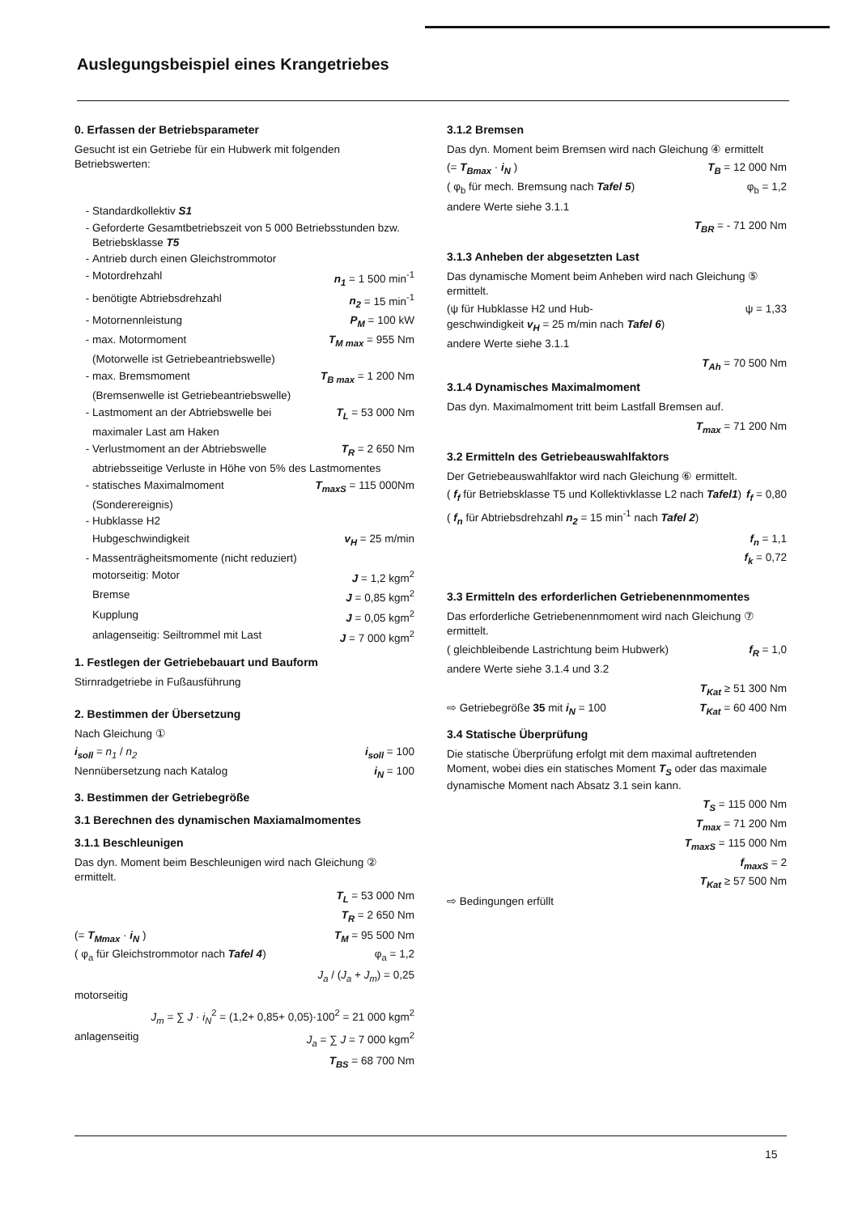Auslegungsbeispiel eines Krangetriebes
0. Erfassen der Betriebsparameter
Gesucht ist ein Getriebe für ein Hubwerk mit folgenden Betriebswerten:
Standardkollektiv S1
Geforderte Gesamtbetriebszeit von 5 000 Betriebsstunden bzw. Betriebsklasse T5
Antrieb durch einen Gleichstrommotor
Motordrehzahl n<sub>1</sub> = 1 500 min<sup>-1</sup>
benötigte Abtriebsdrehzahl n<sub>2</sub> = 15 min<sup>-1</sup>
Motornennleistung P<sub>M</sub> = 100 kW
max. Motormoment T<sub>M max</sub> = 955 Nm
(Motorwelle ist Getriebeantriebswelle)
max. Bremsmoment T<sub>B max</sub> = 1 200 Nm
(Bremsenwelle ist Getriebeantriebswelle)
Lastmoment an der Abtriebswelle bei T<sub>L</sub> = 53 000 Nm
maximaler Last am Haken
Verlustmoment an der Abtriebswelle T<sub>R</sub> = 2 650 Nm
abtriebsseitige Verluste in Höhe von 5% des Lastmomentes
statisches Maximalmoment T<sub>maxS</sub> = 115 000Nm
(Sonderereignis)
Hubklasse H2
Hubgeschwindigkeit v<sub>H</sub> = 25 m/min
Massenträgheitsmomente (nicht reduziert)
motorseitig: Motor J = 1,2 kgm<sup>2</sup>
Bremse J = 0,85 kgm<sup>2</sup>
Kupplung J = 0,05 kgm<sup>2</sup>
anlagenseitig: Seiltrommel mit Last J = 7 000 kgm<sup>2</sup>
1. Festlegen der Getriebebauart und Bauform
Stirnradgetriebe in Fußausführung
2. Bestimmen der Übersetzung
Nach Gleichung ①
i<sub>soll</sub> = n<sub>1</sub> / n<sub>2</sub> i<sub>soll</sub> = 100
Nennübersetzung nach Katalog i<sub>N</sub> = 100
3. Bestimmen der Getriebegröße
3.1 Berechnen des dynamischen Maxiamalmomentes
3.1.1 Beschleunigen
Das dyn. Moment beim Beschleunigen wird nach Gleichung ② ermittelt.
T<sub>L</sub> = 53 000 Nm
T<sub>R</sub> = 2 650 Nm
(= T<sub>Mmax</sub> · i<sub>N</sub> ) T<sub>M</sub> = 95 500 Nm
( φ<sub>a</sub> für Gleichstrommotor nach Tafel 4) φ<sub>a</sub> = 1,2
J<sub>a</sub> / (J<sub>a</sub> + J<sub>m</sub>) = 0,25
motorseitig
J<sub>m</sub> = ∑ J · i<sub>N</sub><sup>2</sup> = (1,2+ 0,85+ 0,05)·100<sup>2</sup> = 21 000 kgm<sup>2</sup>
anlagenseitig J<sub>a</sub> = ∑ J = 7 000 kgm<sup>2</sup>
T<sub>BS</sub> = 68 700 Nm
3.1.2 Bremsen
Das dyn. Moment beim Bremsen wird nach Gleichung ④ ermittelt
(= T<sub>Bmax</sub> · i<sub>N</sub> ) T<sub>B</sub> = 12 000 Nm
( φ<sub>b</sub> für mech. Bremsung nach Tafel 5) φ<sub>b</sub> = 1,2
andere Werte siehe 3.1.1
T<sub>BR</sub> = - 71 200 Nm
3.1.3 Anheben der abgesetzten Last
Das dynamische Moment beim Anheben wird nach Gleichung ⑤ ermittelt.
(ψ für Hubklasse H2 und Hub-
geschwindigkeit v<sub>H</sub> = 25 m/min nach Tafel 6) ψ = 1,33
andere Werte siehe 3.1.1
T<sub>Ah</sub> = 70 500 Nm
3.1.4 Dynamisches Maximalmoment
Das dyn. Maximalmoment tritt beim Lastfall Bremsen auf.
T<sub>max</sub> = 71 200 Nm
3.2 Ermitteln des Getriebeauswahlfaktors
Der Getriebeauswahlfaktor wird nach Gleichung ⑥ ermittelt.
( f<sub>f</sub> für Betriebsklasse T5 und Kollektivklasse L2 nach Tafel1) f<sub>f</sub> = 0,80
( f<sub>n</sub> für Abtriebsdrehzahl n<sub>2</sub> = 15 min<sup>-1</sup> nach Tafel 2)
f<sub>n</sub> = 1,1
f<sub>k</sub> = 0,72
3.3 Ermitteln des erforderlichen Getriebenennmomentes
Das erforderliche Getriebenennmoment wird nach Gleichung ⑦ ermittelt.
( gleichbleibende Lastrichtung beim Hubwerk) f<sub>R</sub> = 1,0
andere Werte siehe 3.1.4 und 3.2
T<sub>Kat</sub> ≥ 51 300 Nm
⇨ Getriebegröße 35 mit i<sub>N</sub> = 100 T<sub>Kat</sub> = 60 400 Nm
3.4 Statische Überprüfung
Die statische Überprüfung erfolgt mit dem maximal auftretenden Moment, wobei dies ein statisches Moment T<sub>S</sub> oder das maximale dynamische Moment nach Absatz 3.1 sein kann.
T<sub>S</sub> = 115 000 Nm
T<sub>max</sub> = 71 200 Nm
T<sub>maxS</sub> = 115 000 Nm
f<sub>maxS</sub> = 2
T<sub>Kat</sub> ≥ 57 500 Nm
⇨ Bedingungen erfüllt
15